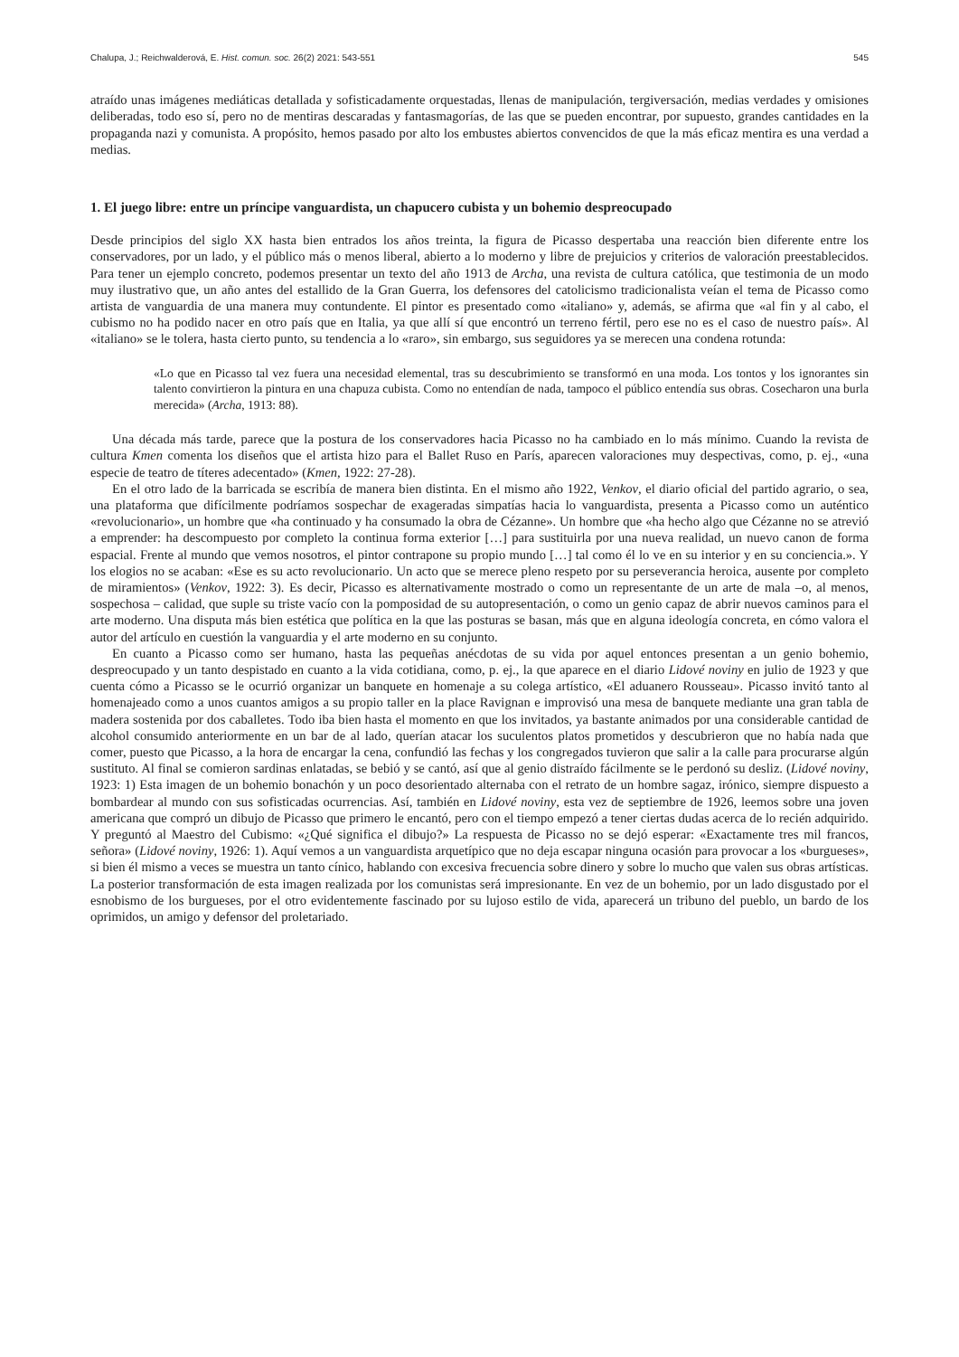Chalupa, J.; Reichwalderová, E. Hist. comun. soc. 26(2) 2021: 543-551 545
atraído unas imágenes mediáticas detallada y sofisticadamente orquestadas, llenas de manipulación, tergiversación, medias verdades y omisiones deliberadas, todo eso sí, pero no de mentiras descaradas y fantasmagorías, de las que se pueden encontrar, por supuesto, grandes cantidades en la propaganda nazi y comunista. A propósito, hemos pasado por alto los embustes abiertos convencidos de que la más eficaz mentira es una verdad a medias.
1. El juego libre: entre un príncipe vanguardista, un chapucero cubista y un bohemio despreocupado
Desde principios del siglo XX hasta bien entrados los años treinta, la figura de Picasso despertaba una reacción bien diferente entre los conservadores, por un lado, y el público más o menos liberal, abierto a lo moderno y libre de prejuicios y criterios de valoración preestablecidos. Para tener un ejemplo concreto, podemos presentar un texto del año 1913 de Archa, una revista de cultura católica, que testimonia de un modo muy ilustrativo que, un año antes del estallido de la Gran Guerra, los defensores del catolicismo tradicionalista veían el tema de Picasso como artista de vanguardia de una manera muy contundente. El pintor es presentado como «italiano» y, además, se afirma que «al fin y al cabo, el cubismo no ha podido nacer en otro país que en Italia, ya que allí sí que encontró un terreno fértil, pero ese no es el caso de nuestro país». Al «italiano» se le tolera, hasta cierto punto, su tendencia a lo «raro», sin embargo, sus seguidores ya se merecen una condena rotunda:
«Lo que en Picasso tal vez fuera una necesidad elemental, tras su descubrimiento se transformó en una moda. Los tontos y los ignorantes sin talento convirtieron la pintura en una chapuza cubista. Como no entendían de nada, tampoco el público entendía sus obras. Cosecharon una burla merecida» (Archa, 1913: 88).
Una década más tarde, parece que la postura de los conservadores hacia Picasso no ha cambiado en lo más mínimo. Cuando la revista de cultura Kmen comenta los diseños que el artista hizo para el Ballet Ruso en París, aparecen valoraciones muy despectivas, como, p. ej., «una especie de teatro de títeres adecentado» (Kmen, 1922: 27-28).
En el otro lado de la barricada se escribía de manera bien distinta. En el mismo año 1922, Venkov, el diario oficial del partido agrario, o sea, una plataforma que difícilmente podríamos sospechar de exageradas simpatías hacia lo vanguardista, presenta a Picasso como un auténtico «revolucionario», un hombre que «ha continuado y ha consumado la obra de Cézanne». Un hombre que «ha hecho algo que Cézanne no se atrevió a emprender: ha descompuesto por completo la continua forma exterior […] para sustituirla por una nueva realidad, un nuevo canon de forma espacial. Frente al mundo que vemos nosotros, el pintor contrapone su propio mundo […] tal como él lo ve en su interior y en su conciencia.». Y los elogios no se acaban: «Ese es su acto revolucionario. Un acto que se merece pleno respeto por su perseverancia heroica, ausente por completo de miramientos» (Venkov, 1922: 3). Es decir, Picasso es alternativamente mostrado o como un representante de un arte de mala –o, al menos, sospechosa – calidad, que suple su triste vacío con la pomposidad de su autopresentación, o como un genio capaz de abrir nuevos caminos para el arte moderno. Una disputa más bien estética que política en la que las posturas se basan, más que en alguna ideología concreta, en cómo valora el autor del artículo en cuestión la vanguardia y el arte moderno en su conjunto.
En cuanto a Picasso como ser humano, hasta las pequeñas anécdotas de su vida por aquel entonces presentan a un genio bohemio, despreocupado y un tanto despistado en cuanto a la vida cotidiana, como, p. ej., la que aparece en el diario Lidové noviny en julio de 1923 y que cuenta cómo a Picasso se le ocurrió organizar un banquete en homenaje a su colega artístico, «El aduanero Rousseau». Picasso invitó tanto al homenajeado como a unos cuantos amigos a su propio taller en la place Ravignan e improvisó una mesa de banquete mediante una gran tabla de madera sostenida por dos caballetes. Todo iba bien hasta el momento en que los invitados, ya bastante animados por una considerable cantidad de alcohol consumido anteriormente en un bar de al lado, querían atacar los suculentos platos prometidos y descubrieron que no había nada que comer, puesto que Picasso, a la hora de encargar la cena, confundió las fechas y los congregados tuvieron que salir a la calle para procurarse algún sustituto. Al final se comieron sardinas enlatadas, se bebió y se cantó, así que al genio distraído fácilmente se le perdonó su desliz. (Lidové noviny, 1923: 1) Esta imagen de un bohemio bonachón y un poco desorientado alternaba con el retrato de un hombre sagaz, irónico, siempre dispuesto a bombardear al mundo con sus sofisticadas ocurrencias. Así, también en Lidové noviny, esta vez de septiembre de 1926, leemos sobre una joven americana que compró un dibujo de Picasso que primero le encantó, pero con el tiempo empezó a tener ciertas dudas acerca de lo recién adquirido. Y preguntó al Maestro del Cubismo: «¿Qué significa el dibujo?» La respuesta de Picasso no se dejó esperar: «Exactamente tres mil francos, señora» (Lidové noviny, 1926: 1). Aquí vemos a un vanguardista arquetípico que no deja escapar ninguna ocasión para provocar a los «burgueses», si bien él mismo a veces se muestra un tanto cínico, hablando con excesiva frecuencia sobre dinero y sobre lo mucho que valen sus obras artísticas. La posterior transformación de esta imagen realizada por los comunistas será impresionante. En vez de un bohemio, por un lado disgustado por el esnobismo de los burgueses, por el otro evidentemente fascinado por su lujoso estilo de vida, aparecerá un tribuno del pueblo, un bardo de los oprimidos, un amigo y defensor del proletariado.